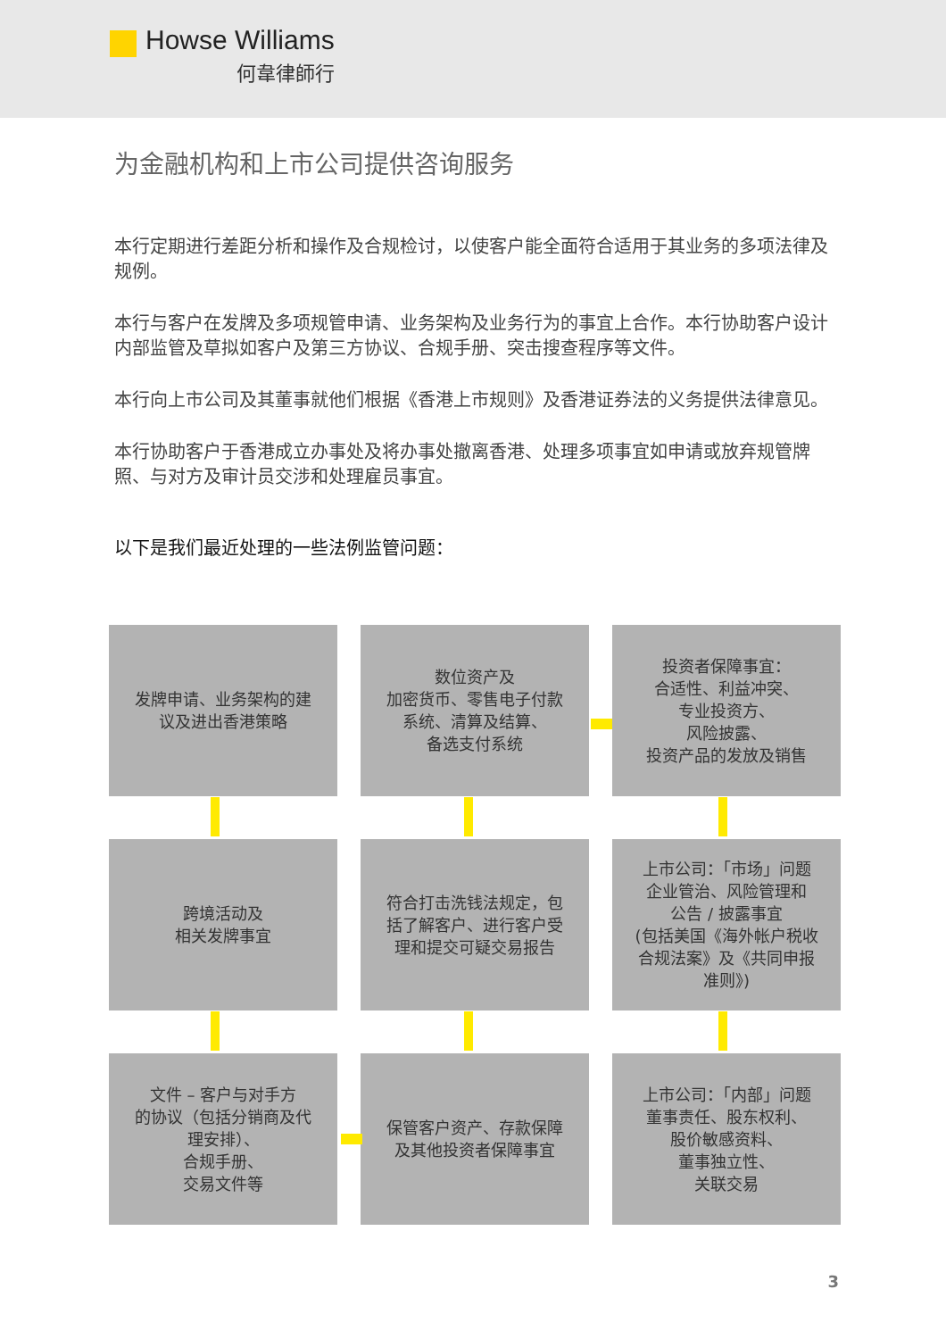Howse Williams
何韋律師行
为金融机构和上市公司提供咨询服务
本行定期进行差距分析和操作及合规检讨，以使客户能全面符合适用于其业务的多项法律及规例。
本行与客户在发牌及多项规管申请、业务架构及业务行为的事宜上合作。本行协助客户设计内部监管及草拟如客户及第三方协议、合规手册、突击搜查程序等文件。
本行向上市公司及其董事就他们根据《香港上市规则》及香港证券法的义务提供法律意见。
本行协助客户于香港成立办事处及将办事处撤离香港、处理多项事宜如申请或放弃规管牌照、与对方及审计员交涉和处理雇员事宜。
以下是我们最近处理的一些法例监管问题：
发牌申请、业务架构的建
议及进出香港策略
数位资产及
加密货币、零售电子付款
系统、清算及结算、
备选支付系统
投资者保障事宜：
合适性、利益冲突、
专业投资方、
风险披露、
投资产品的发放及销售
跨境活动及
相关发牌事宜
符合打击洗钱法规定，包
括了解客户、进行客户受
理和提交可疑交易报告
上市公司：「市场」问题
企业管治、风险管理和
公告 / 披露事宜
(包括美国《海外帐户税收
合规法案》及《共同申报
准则》)
文件 – 客户与对手方
的协议（包括分销商及代
理安排）、
合规手册、
交易文件等
保管客户资产、存款保障
及其他投资者保障事宜
上市公司：「内部」问题
董事责任、股东权利、
股价敏感资料、
董事独立性、
关联交易
3